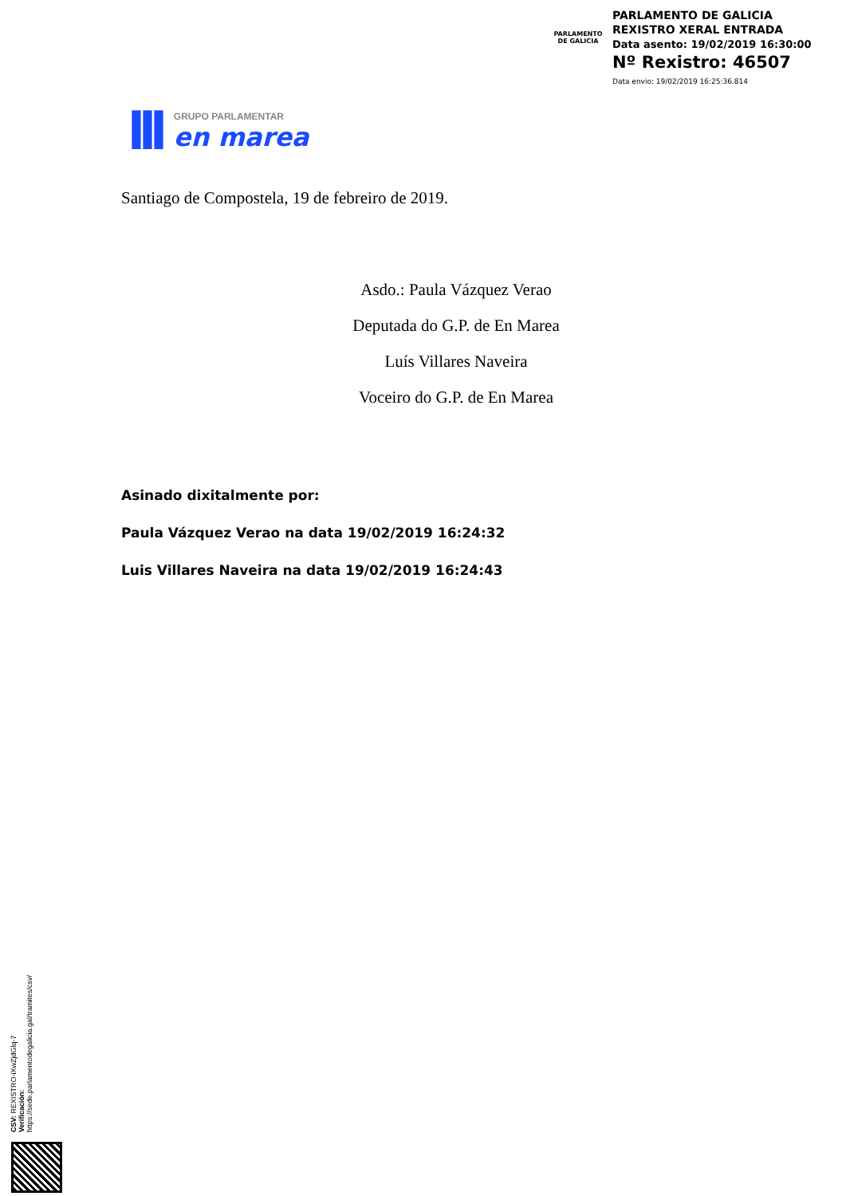PARLAMENTO
DE GALICIA
PARLAMENTO DE GALICIA
REXISTRO XERAL ENTRADA
Data asento: 19/02/2019 16:30:00
Nº Rexistro: 46507
Data envio: 19/02/2019 16:25:36.814
lll
GRUPO PARLAMENTAR
en marea
Santiago de Compostela, 19 de febreiro de 2019.
Asdo.: Paula Vázquez Verao
Deputada do G.P. de En Marea
Luís Villares Naveira
Voceiro do G.P. de En Marea
Asinado dixitalmente por:
Paula Vázquez Verao na data 19/02/2019 16:24:32
Luis Villares Naveira na data 19/02/2019 16:24:43
CSV: REXISTRO-iXwZjdGlq-7
Verificación:
https://sede.parlamentodegalicia.gal/tramites/csv/